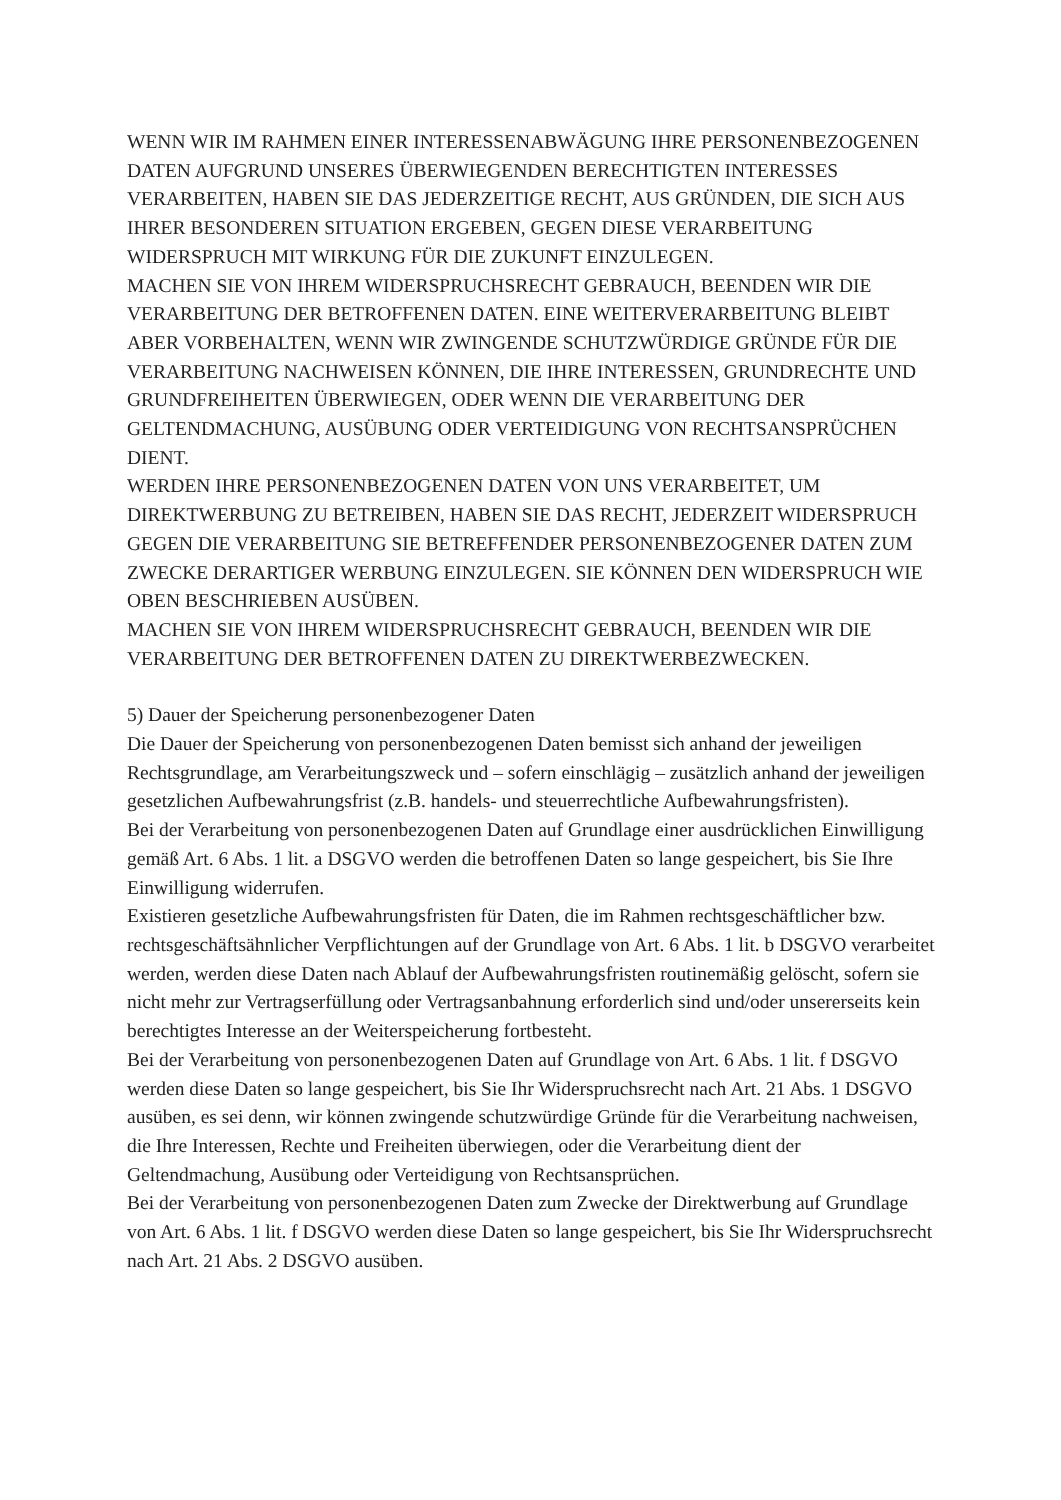WENN WIR IM RAHMEN EINER INTERESSENABWÄGUNG IHRE PERSONENBEZOGENEN DATEN AUFGRUND UNSERES ÜBERWIEGENDEN BERECHTIGTEN INTERESSES VERARBEITEN, HABEN SIE DAS JEDERZEITIGE RECHT, AUS GRÜNDEN, DIE SICH AUS IHRER BESONDEREN SITUATION ERGEBEN, GEGEN DIESE VERARBEITUNG WIDERSPRUCH MIT WIRKUNG FÜR DIE ZUKUNFT EINZULEGEN.
MACHEN SIE VON IHREM WIDERSPRUCHSRECHT GEBRAUCH, BEENDEN WIR DIE VERARBEITUNG DER BETROFFENEN DATEN. EINE WEITERVERARBEITUNG BLEIBT ABER VORBEHALTEN, WENN WIR ZWINGENDE SCHUTZWÜRDIGE GRÜNDE FÜR DIE VERARBEITUNG NACHWEISEN KÖNNEN, DIE IHRE INTERESSEN, GRUNDRECHTE UND GRUNDFREIHEITEN ÜBERWIEGEN, ODER WENN DIE VERARBEITUNG DER GELTENDMACHUNG, AUSÜBUNG ODER VERTEIDIGUNG VON RECHTSANSPRÜCHEN DIENT.
WERDEN IHRE PERSONENBEZOGENEN DATEN VON UNS VERARBEITET, UM DIREKTWERBUNG ZU BETREIBEN, HABEN SIE DAS RECHT, JEDERZEIT WIDERSPRUCH GEGEN DIE VERARBEITUNG SIE BETREFFENDER PERSONENBEZOGENER DATEN ZUM ZWECKE DERARTIGER WERBUNG EINZULEGEN. SIE KÖNNEN DEN WIDERSPRUCH WIE OBEN BESCHRIEBEN AUSÜBEN.
MACHEN SIE VON IHREM WIDERSPRUCHSRECHT GEBRAUCH, BEENDEN WIR DIE VERARBEITUNG DER BETROFFENEN DATEN ZU DIREKTWERBEZWECKEN.
5) Dauer der Speicherung personenbezogener Daten
Die Dauer der Speicherung von personenbezogenen Daten bemisst sich anhand der jeweiligen Rechtsgrundlage, am Verarbeitungszweck und – sofern einschlägig – zusätzlich anhand der jeweiligen gesetzlichen Aufbewahrungsfrist (z.B. handels- und steuerrechtliche Aufbewahrungsfristen).
Bei der Verarbeitung von personenbezogenen Daten auf Grundlage einer ausdrücklichen Einwilligung gemäß Art. 6 Abs. 1 lit. a DSGVO werden die betroffenen Daten so lange gespeichert, bis Sie Ihre Einwilligung widerrufen.
Existieren gesetzliche Aufbewahrungsfristen für Daten, die im Rahmen rechtsgeschäftlicher bzw. rechtsgeschäftsähnlicher Verpflichtungen auf der Grundlage von Art. 6 Abs. 1 lit. b DSGVO verarbeitet werden, werden diese Daten nach Ablauf der Aufbewahrungsfristen routinemäßig gelöscht, sofern sie nicht mehr zur Vertragserfüllung oder Vertragsanbahnung erforderlich sind und/oder unsererseits kein berechtigtes Interesse an der Weiterspeicherung fortbesteht.
Bei der Verarbeitung von personenbezogenen Daten auf Grundlage von Art. 6 Abs. 1 lit. f DSGVO werden diese Daten so lange gespeichert, bis Sie Ihr Widerspruchsrecht nach Art. 21 Abs. 1 DSGVO ausüben, es sei denn, wir können zwingende schutzwürdige Gründe für die Verarbeitung nachweisen, die Ihre Interessen, Rechte und Freiheiten überwiegen, oder die Verarbeitung dient der Geltendmachung, Ausübung oder Verteidigung von Rechtsansprüchen.
Bei der Verarbeitung von personenbezogenen Daten zum Zwecke der Direktwerbung auf Grundlage von Art. 6 Abs. 1 lit. f DSGVO werden diese Daten so lange gespeichert, bis Sie Ihr Widerspruchsrecht nach Art. 21 Abs. 2 DSGVO ausüben.